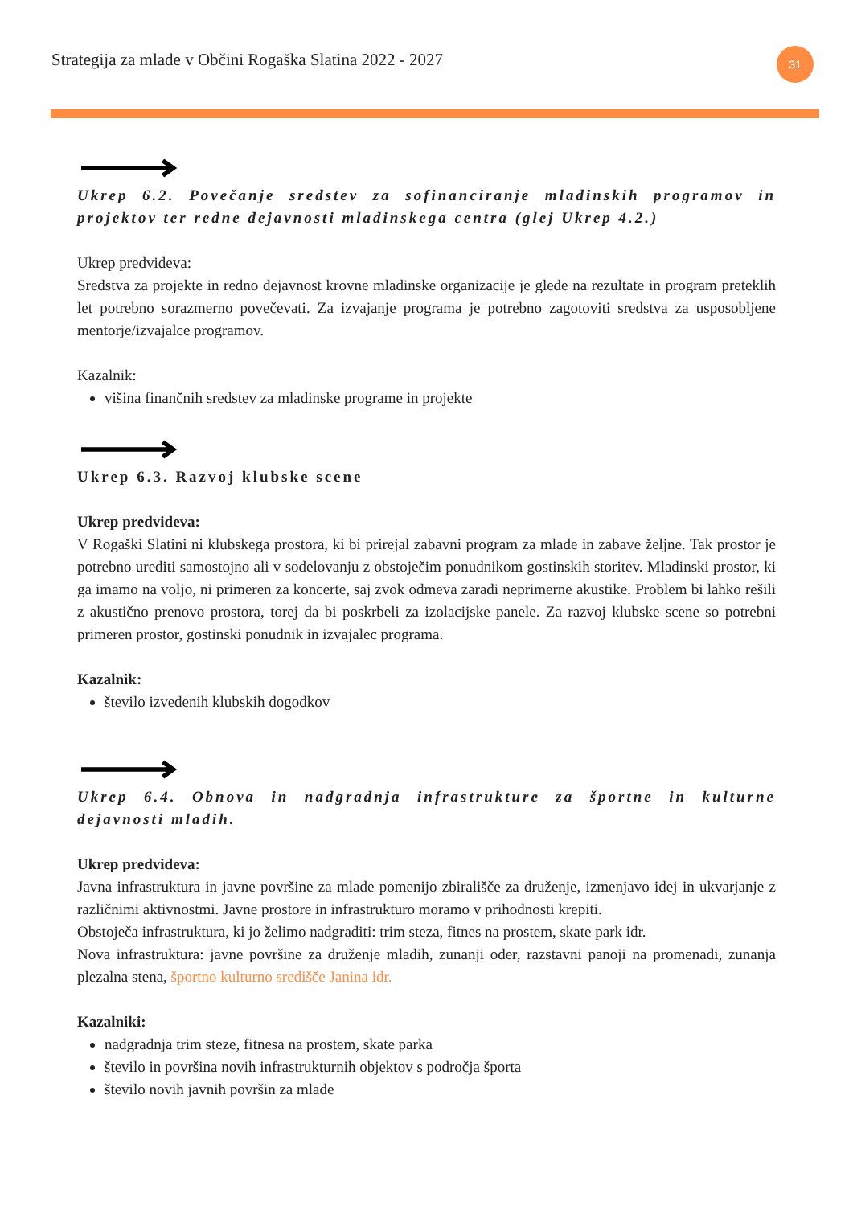Strategija za mlade v Občini Rogaška Slatina 2022 - 2027
31
Ukrep 6.2. Povečanje sredstev za sofinanciranje mladinskih programov in projektov ter redne dejavnosti mladinskega centra (glej Ukrep 4.2.)
Ukrep predvideva:
Sredstva za projekte in redno dejavnost krovne mladinske organizacije je glede na rezultate in program preteklih let potrebno sorazmerno povečevati. Za izvajanje programa je potrebno zagotoviti sredstva za usposobljene mentorje/izvajalce programov.
Kazalnik:
višina finančnih sredstev za mladinske programe in projekte
Ukrep 6.3. Razvoj klubske scene
Ukrep predvideva:
V Rogaški Slatini ni klubskega prostora, ki bi prirejal zabavni program za mlade in zabave željne. Tak prostor je potrebno urediti samostojno ali v sodelovanju z obstoječim ponudnikom gostinskih storitev. Mladinski prostor, ki ga imamo na voljo, ni primeren za koncerte, saj zvok odmeva zaradi neprimerne akustike. Problem bi lahko rešili z akustično prenovo prostora, torej da bi poskrbeli za izolacijske panele. Za razvoj klubske scene so potrebni primeren prostor, gostinski ponudnik in izvajalec programa.
Kazalnik:
število izvedenih klubskih dogodkov
Ukrep 6.4. Obnova in nadgradnja infrastrukture za športne in kulturne dejavnosti mladih.
Ukrep predvideva:
Javna infrastruktura in javne površine za mlade pomenijo zbirališče za druženje, izmenjavo idej in ukvarjanje z različnimi aktivnostmi. Javne prostore in infrastrukturo moramo v prihodnosti krepiti.
Obstoječa infrastruktura, ki jo želimo nadgraditi: trim steza, fitnes na prostem, skate park idr.
Nova infrastruktura: javne površine za druženje mladih, zunanji oder, razstavni panoji na promenadi, zunanja plezalna stena, športno kulturno središče Janina idr.
Kazalniki:
nadgradnja trim steze, fitnesa na prostem, skate parka
število in površina novih infrastrukturnih objektov s področja športa
število novih javnih površin za mlade